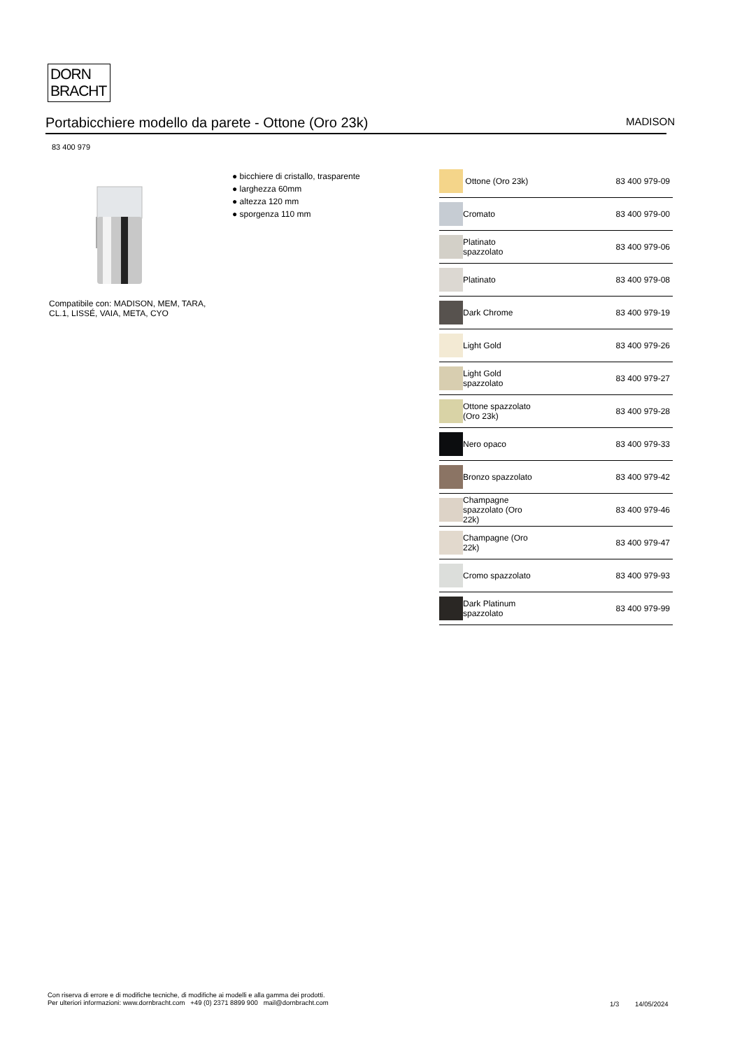DORN
BRACHT
Portabicchiere modello da parete - Ottone (Oro 23k) MADISON
83 400 979
Compatibile con: MADISON, MEM, TARA,
CL.1, LISSÉ, VAIA, META, CYO
● bicchiere di cristallo, trasparente
● larghezza 60mm
● altezza 120 mm
● sporgenza 110 mm
| | Ottone (Oro 23k) | 83 400 979-09 |
| | Cromato | 83 400 979-00 |
| | Platinato spazzolato | 83 400 979-06 |
| | Platinato | 83 400 979-08 |
| | Dark Chrome | 83 400 979-19 |
| | Light Gold | 83 400 979-26 |
| | Light Gold spazzolato | 83 400 979-27 |
| | Ottone spazzolato (Oro 23k) | 83 400 979-28 |
| | Nero opaco | 83 400 979-33 |
| | Bronzo spazzolato | 83 400 979-42 |
| | Champagne spazzolato (Oro 22k) | 83 400 979-46 |
| | Champagne (Oro 22k) | 83 400 979-47 |
| | Cromo spazzolato | 83 400 979-93 |
| | Dark Platinum spazzolato | 83 400 979-99 |
Con riserva di errore e di modifiche tecniche, di modifiche ai modelli e alla gamma dei prodotti.
Per ulteriori informazioni: www.dornbracht.com +49 (0) 2371 8899 900 mail@dornbracht.com
1/3 14/05/2024